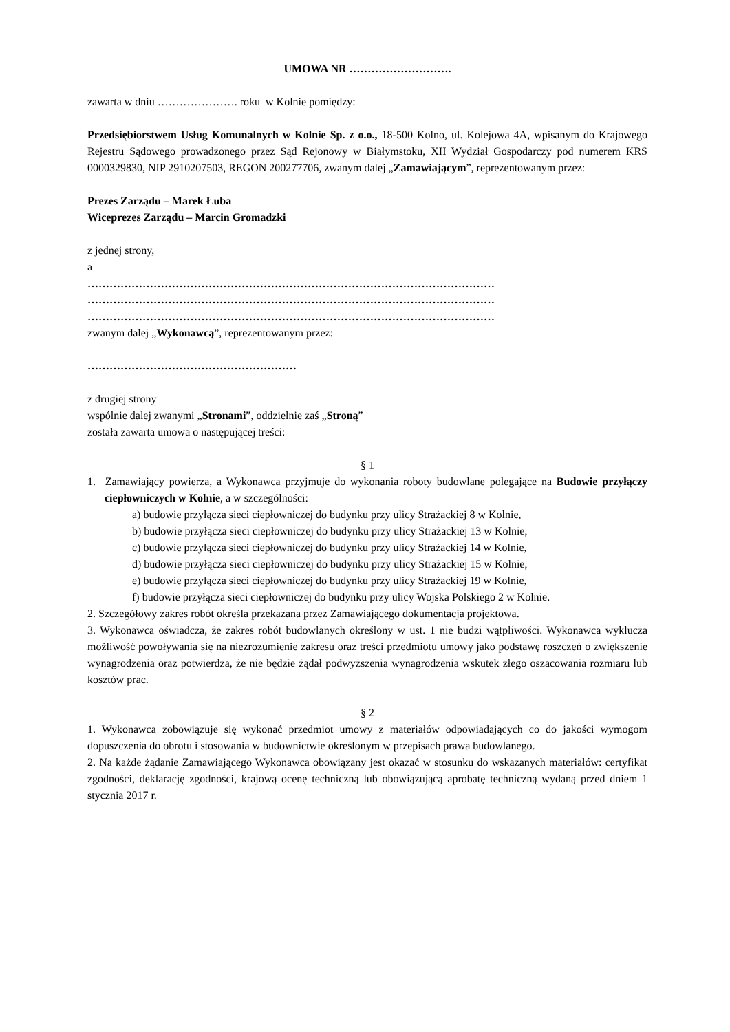UMOWA NR ……………………….
zawarta w dniu …………………. roku w Kolnie pomiędzy:
Przedsiębiorstwem Usług Komunalnych w Kolnie Sp. z o.o., 18-500 Kolno, ul. Kolejowa 4A, wpisanym do Krajowego Rejestru Sądowego prowadzonego przez Sąd Rejonowy w Białymstoku, XII Wydział Gospodarczy pod numerem KRS 0000329830, NIP 2910207503, REGON 200277706, zwanym dalej „Zamawiającym”, reprezentowanym przez:
Prezes Zarządu – Marek Łuba
Wiceprezes Zarządu – Marcin Gromadzki
z jednej strony,
a
…………………………………………………………………………………………………
…………………………………………………………………………………………………
…………………………………………………………………………………………………
zwanym dalej „Wykonawcą”, reprezentowanym przez:
…………………………………………………
z drugiej strony
wspólnie dalej zwanymi „Stronami”, oddzielnie zaś „Stroną”
została zawarta umowa o następującej treści:
§ 1
1. Zamawiający powierza, a Wykonawca przyjmuje do wykonania roboty budowlane polegające na Budowie przyłączy ciepłowniczych w Kolnie, a w szczególności:
a) budowie przyłącza sieci ciepłowniczej do budynku przy ulicy Strażackiej 8 w Kolnie,
b) budowie przyłącza sieci ciepłowniczej do budynku przy ulicy Strażackiej 13 w Kolnie,
c) budowie przyłącza sieci ciepłowniczej do budynku przy ulicy Strażackiej 14 w Kolnie,
d) budowie przyłącza sieci ciepłowniczej do budynku przy ulicy Strażackiej 15 w Kolnie,
e) budowie przyłącza sieci ciepłowniczej do budynku przy ulicy Strażackiej 19 w Kolnie,
f) budowie przyłącza sieci ciepłowniczej do budynku przy ulicy Wojska Polskiego 2 w Kolnie.
2. Szczegółowy zakres robót określa przekazana przez Zamawiającego dokumentacja projektowa.
3. Wykonawca oświadcza, że zakres robót budowlanych określony w ust. 1 nie budzi wątpliwości. Wykonawca wyklucza możliwość powoływania się na niezrozumienie zakresu oraz treści przedmiotu umowy jako podstawę roszczeń o zwiększenie wynagrodzenia oraz potwierdza, że nie będzie żądał podwyższenia wynagrodzenia wskutek złego oszacowania rozmiaru lub kosztów prac.
§ 2
1. Wykonawca zobowiązuje się wykonać przedmiot umowy z materiałów odpowiadających co do jakości wymogom dopuszczenia do obrotu i stosowania w budownictwie określonym w przepisach prawa budowlanego.
2. Na każde żądanie Zamawiającego Wykonawca obowiązany jest okazać w stosunku do wskazanych materiałów: certyfikat zgodności, deklarację zgodności, krajową ocenę techniczną lub obowiązującą aprobatę techniczną wydaną przed dniem 1 stycznia 2017 r.